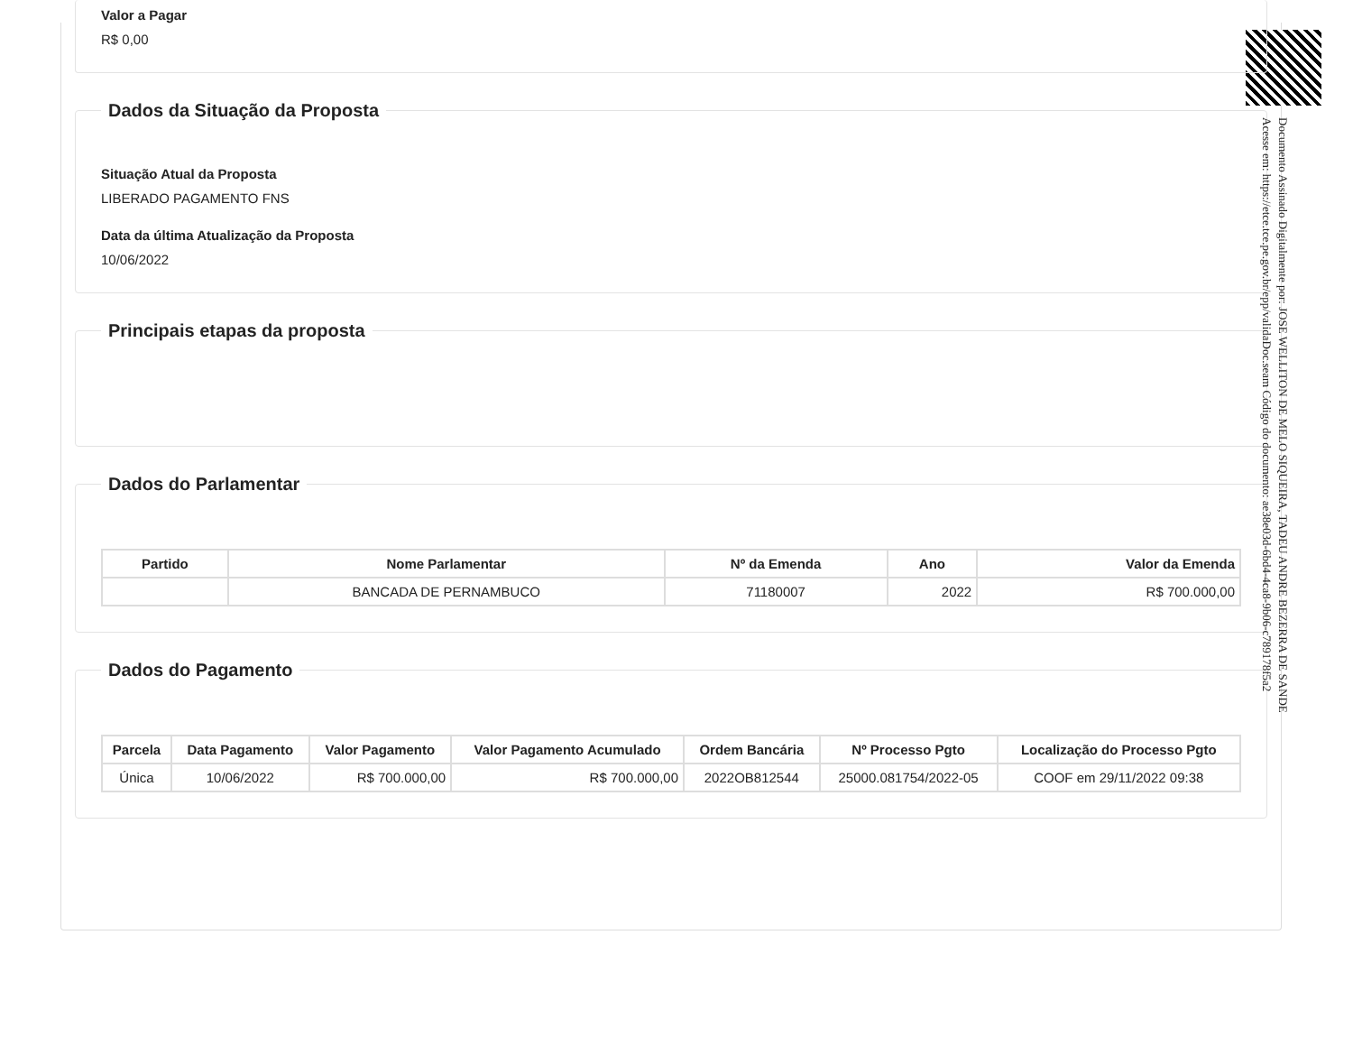Valor a Pagar
R$ 0,00
Dados da Situação da Proposta
Situação Atual da Proposta
LIBERADO PAGAMENTO FNS
Data da última Atualização da Proposta
10/06/2022
Principais etapas da proposta Dados do Parlamentar
| Partido | Nome Parlamentar | Nº da Emenda | Ano | Valor da Emenda |
| --- | --- | --- | --- | --- |
| | BANCADA DE PERNAMBUCO | 71180007 | 2022 | R$ 700.000,00 |
Dados do Pagamento
| Parcela | Data Pagamento | Valor Pagamento | Valor Pagamento Acumulado | Ordem Bancária | Nº Processo Pgto | Localização do Processo Pgto |
| --- | --- | --- | --- | --- | --- | --- |
| Única | 10/06/2022 | R$ 700.000,00 | R$ 700.000,00 | 2022OB812544 | 25000.081754/2022-05 | COOF em 29/11/2022 09:38 |
Documento Assinado Digitalmente por: JOSE WELLITON DE MELO SIQUEIRA, TADEU ANDRE BEZERRA DE SANDE
Acesse em: https://etce.tce.pe.gov.br/epp/validaDoc.seam Código do documento: ae38e03d-6bd4-4ca8-9b06-c789178f5a2